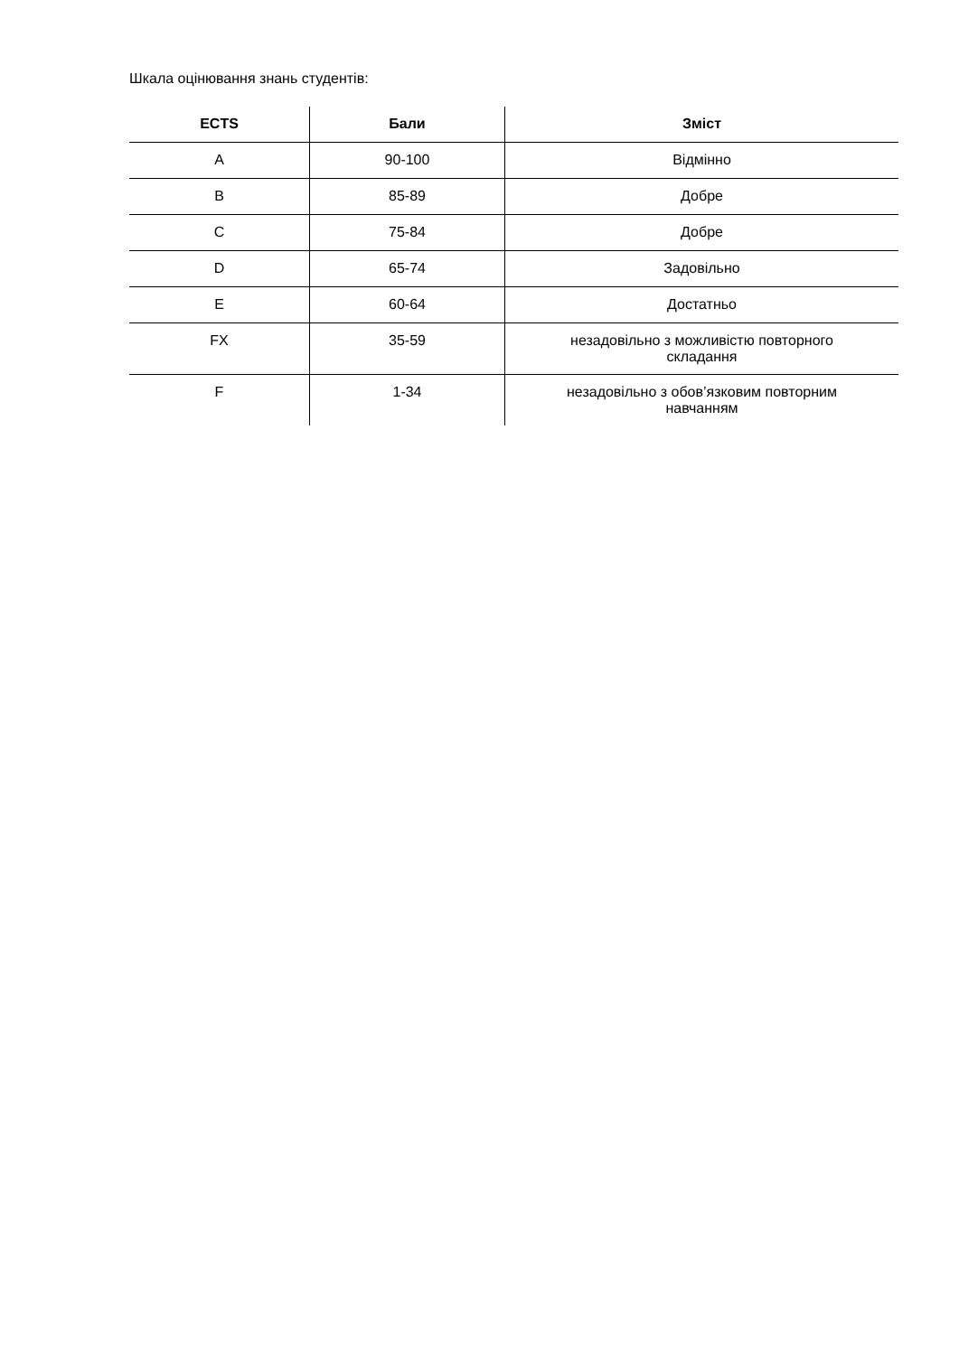Шкала оцінювання знань студентів:
| ECTS | Бали | Зміст |
| --- | --- | --- |
| A | 90-100 | Відмінно |
| B | 85-89 | Добре |
| C | 75-84 | Добре |
| D | 65-74 | Задовільно |
| E | 60-64 | Достатньо |
| FX | 35-59 | незадовільно з можливістю повторного складання |
| F | 1-34 | незадовільно з обов’язковим повторним навчанням |